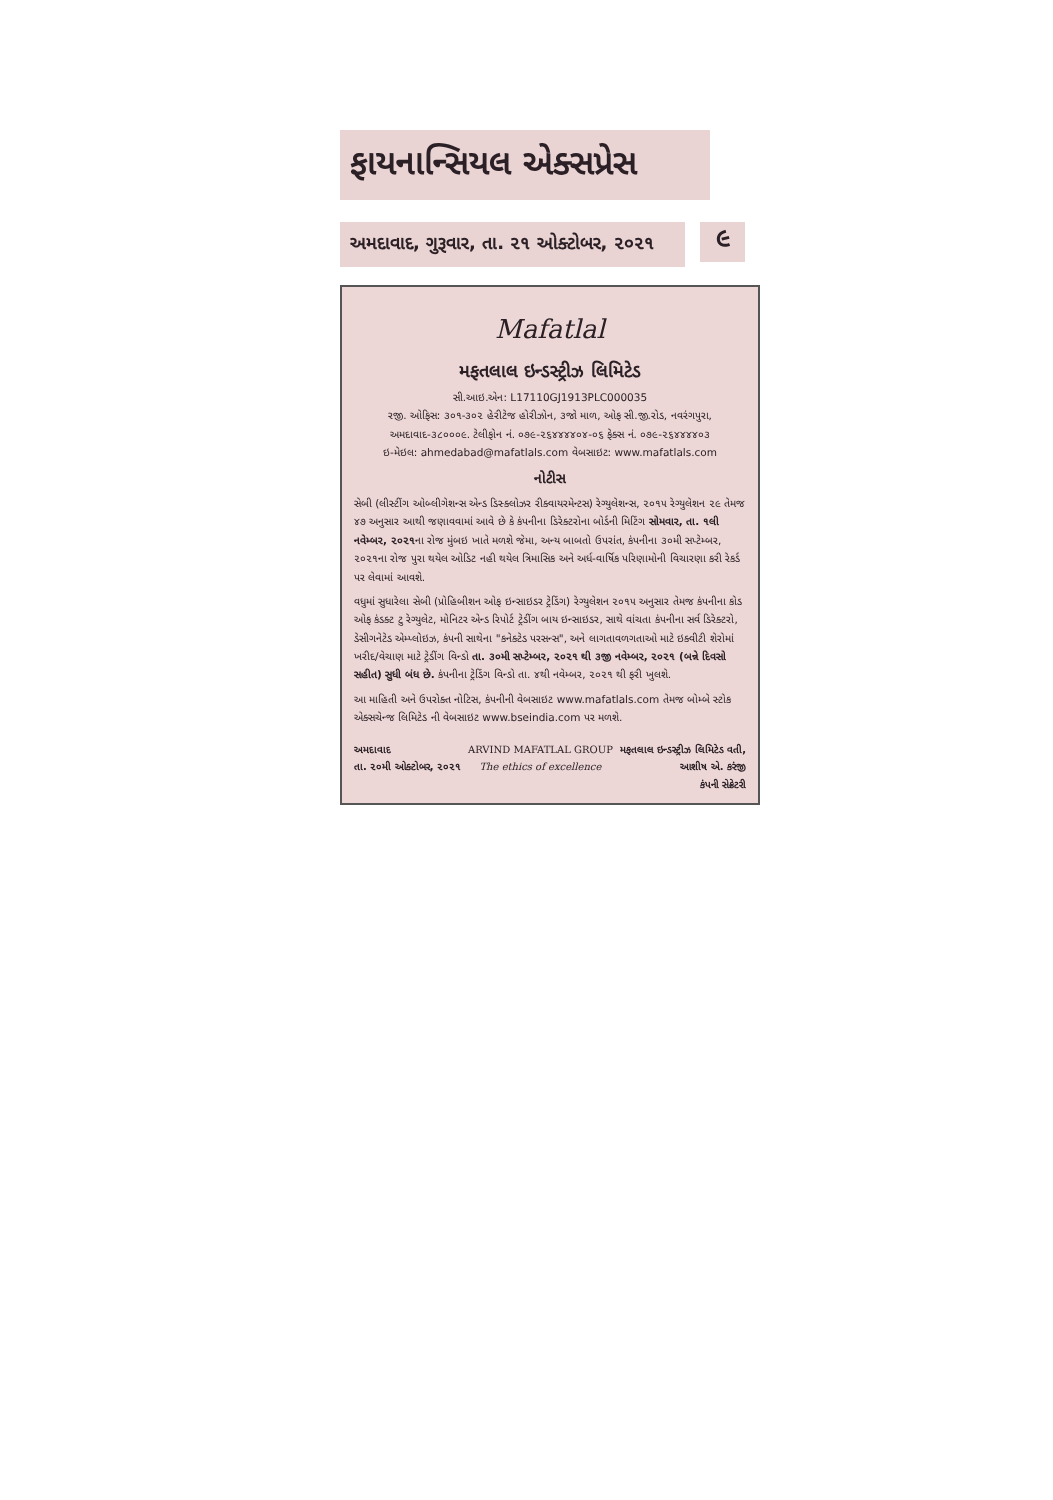ફાયનાન્સિયલ એક્સપ્રેસ
અમદાવાદ, ગુરૂવાર, તા. ૨૧ ઓક્ટોબર, ૨૦૨૧
૯
Mafatlal
મફતલાલ ઇન્ડસ્ટ્રીઝ લિમિટેડ
સી.આઇ.એન: L17110GJ1913PLC000035
રજી. ઓફિસ: ૩૦૧-૩૦૨ હેરીટેજ હોરીઝોન, ૩જો માળ, ઓફ સી.જી.રોડ, નવરંગપુરા, અમદાવાદ-૩૮૦૦૦૯. ટેલીફોન નં. ૦૭૯-૨૬૪૪૪૪૦૪-૦૬ ફેક્સ નં. ૦૭૯-૨૬૪૪૪૪૦૩
ઇ-મેઇલ: ahmedabad@mafatlals.com વેબસાઇટ: www.mafatlals.com
નોટીસ
સેબી (લીસ્ટીંગ ઓબ્લીગેશન્સ એન્ડ ડિસ્ક્લોઝર રીક્વાયરમેન્ટસ) રેગ્યુલેશન્સ, ૨૦૧૫ રેગ્યુલેશન ૨૯ તેમજ ૪૭ અનુસાર આથી જણાવવામાં આવે છે કે કંપનીના ડિરેક્ટરોના બોર્ડની મિટિંગ સોમવાર, તા. ૧લી નવેમ્બર, ૨૦૨૧ના રોજ મુંબઇ ખાતે મળશે જેમા, અન્ય બાબતો ઉપરાંત, કંપનીના ૩૦મી સપ્ટેમ્બર, ૨૦૨૧ના રોજ પુરા થયેલ ઓડિટ નહી થયેલ ત્રિમાસિક અને અર્ધ-વાર્ષિક પરિણામોની વિચારણા કરી રેકર્ડ પર લેવામાં આવશે.
વધુમાં સુધારેલા સેબી (પ્રોહિબીશન ઓફ ઇન્સાઇડર ટ્રેડિંગ) રેગ્યુલેશન ૨૦૧૫ અનુસાર તેમજ કંપનીના કોડ ઓફ કંડક્ટ ટુ રેગ્યુલેટ, મોનિટર એન્ડ રિપોર્ટ ટ્રેડીંગ બાય ઇન્સાઇડર, સાથે વાંચતા કંપનીના સર્વ ડિરેક્ટરો, ડેસીગનેટેડ એમ્પ્લોઇઝ, કંપની સાથેના "કનેક્ટેડ પરસન્સ", અને લાગતાવળગતાઓ માટે ઇક્વીટી શેરોમાં ખરીદ/વેચાણ માટે ટ્રેડીંગ વિન્ડો તા. ૩૦મી સપ્ટેમ્બર, ૨૦૨૧ થી ૩જી નવેમ્બર, ૨૦૨૧ (બન્ને દિવસો સહીત) સુધી બંધ છે. કંપનીના ટ્રેડિંગ વિન્ડો તા. ૪થી નવેમ્બર, ૨૦૨૧ થી ફરી ખુલશે.
આ માહિતી અને ઉપરોક્ત નોટિસ, કંપનીની વેબસાઇટ www.mafatlals.com તેમજ બોમ્બે સ્ટોક એક્સચેન્જ લિમિટેડ ની વેબસાઇટ www.bseindia.com પર મળશે.
અમદાવાદ
તા. ૨૦મી ઓક્ટોબર, ૨૦૨૧
ARVIND MAFATLAL GROUP
The ethics of excellence
મફતલાલ ઇન્ડસ્ટ્રીઝ લિમિટેડ વતી,
આશીષ એ. કરંજી
કંપની સેક્રેટરી